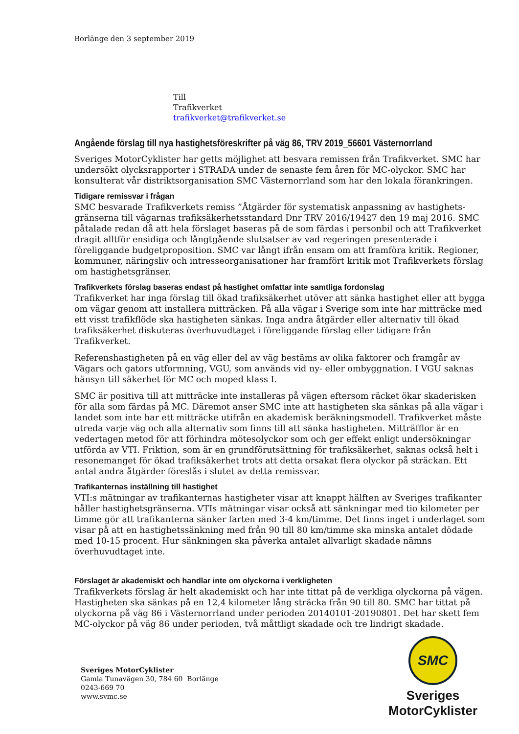Borlänge den 3 september 2019
Till
Trafikverket
trafikverket@trafikverket.se
Angående förslag till nya hastighetsföreskrifter på väg 86, TRV 2019_56601 Västernorrland
Sveriges MotorCyklister har getts möjlighet att besvara remissen från Trafikverket. SMC har undersökt olycksrapporter i STRADA under de senaste fem åren för MC-olyckor. SMC har konsulterat vår distriktsorganisation SMC Västernorrland som har den lokala förankringen.
Tidigare remissvar i frågan
SMC besvarade Trafikverkets remiss ”Åtgärder för systematisk anpassning av hastighets-gränserna till vägarnas trafiksäkerhetsstandard Dnr TRV 2016/19427 den 19 maj 2016. SMC påtalade redan då att hela förslaget baseras på de som färdas i personbil och att Trafikverket dragit alltför ensidiga och långtgående slutsatser av vad regeringen presenterade i föreliggande budgetproposition. SMC var långt ifrån ensam om att framföra kritik. Regioner, kommuner, näringsliv och intresseorganisationer har framfört kritik mot Trafikverkets förslag om hastighetsgränser.
Trafikverkets förslag baseras endast på hastighet omfattar inte samtliga fordonslag
Trafikverket har inga förslag till ökad trafiksäkerhet utöver att sänka hastighet eller att bygga om vägar genom att installera mitträcken. På alla vägar i Sverige som inte har mitträcke med ett visst trafikflöde ska hastigheten sänkas. Inga andra åtgärder eller alternativ till ökad trafiksäkerhet diskuteras överhuvudtaget i föreliggande förslag eller tidigare från Trafikverket.
Referenshastigheten på en väg eller del av väg bestäms av olika faktorer och framgår av Vägars och gators utformning, VGU, som används vid ny- eller ombyggnation. I VGU saknas hänsyn till säkerhet för MC och moped klass I.
SMC är positiva till att mitträcke inte installeras på vägen eftersom räcket ökar skaderisken för alla som färdas på MC. Däremot anser SMC inte att hastigheten ska sänkas på alla vägar i landet som inte har ett mitträcke utifrån en akademisk beräkningsmodell. Trafikverket måste utreda varje väg och alla alternativ som finns till att sänka hastigheten. Mitträfflor är en vedertagen metod för att förhindra mötesolyckor som och ger effekt enligt undersökningar utförda av VTI. Friktion, som är en grundförutsättning för trafiksäkerhet, saknas också helt i resonemanget för ökad trafiksäkerhet trots att detta orsakat flera olyckor på sträckan. Ett antal andra åtgärder föreslås i slutet av detta remissvar.
Trafikanternas inställning till hastighet
VTI:s mätningar av trafikanternas hastigheter visar att knappt hälften av Sveriges trafikanter håller hastighetsgränserna. VTIs mätningar visar också att sänkningar med tio kilometer per timme gör att trafikanterna sänker farten med 3-4 km/timme. Det finns inget i underlaget som visar på att en hastighetssänkning med från 90 till 80 km/timme ska minska antalet dödade med 10-15 procent. Hur sänkningen ska påverka antalet allvarligt skadade nämns överhuvudtaget inte.
Förslaget är akademiskt och handlar inte om olyckorna i verkligheten
Trafikverkets förslag är helt akademiskt och har inte tittat på de verkliga olyckorna på vägen. Hastigheten ska sänkas på en 12,4 kilometer lång sträcka från 90 till 80. SMC har tittat på olyckorna på väg 86 i Västernorrland under perioden 20140101-20190801. Det har skett fem MC-olyckor på väg 86 under perioden, två måttligt skadade och tre lindrigt skadade.
Sveriges MotorCyklister
Gamla Tunavägen 30, 784 60 Borlänge
0243-669 70
www.svmc.se
SMC
Sveriges MotorCyklister